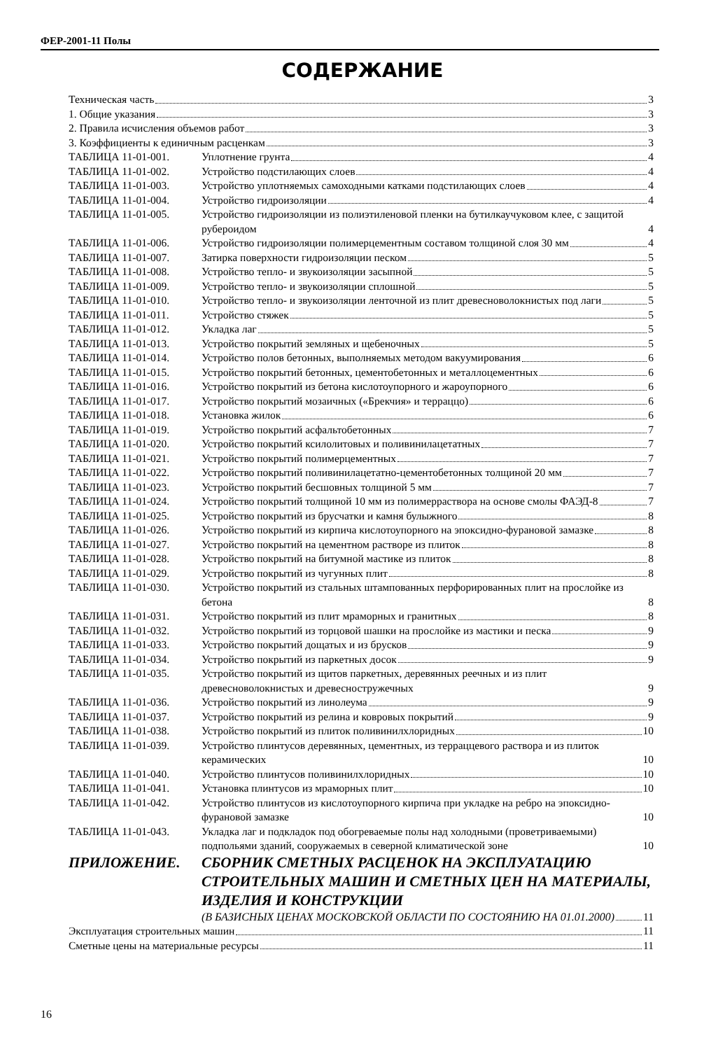ФЕР-2001-11 Полы
СОДЕРЖАНИЕ
Техническая часть 3
1. Общие указания 3
2. Правила исчисления объемов работ 3
3. Коэффициенты к единичным расценкам 3
ТАБЛИЦА 11-01-001. Уплотнение грунта 4
ТАБЛИЦА 11-01-002. Устройство подстилающих слоев 4
ТАБЛИЦА 11-01-003. Устройство уплотняемых самоходными катками подстилающих слоев 4
ТАБЛИЦА 11-01-004. Устройство гидроизоляции 4
ТАБЛИЦА 11-01-005. Устройство гидроизоляции из полиэтиленовой пленки на бутилкаучуковом клее, с защитой рубероидом 4
ТАБЛИЦА 11-01-006. Устройство гидроизоляции полимерцементным составом толщиной слоя 30 мм 4
ТАБЛИЦА 11-01-007. Затирка поверхности гидроизоляции песком 5
ТАБЛИЦА 11-01-008. Устройство тепло- и звукоизоляции засыпной 5
ТАБЛИЦА 11-01-009. Устройство тепло- и звукоизоляции сплошной 5
ТАБЛИЦА 11-01-010. Устройство тепло- и звукоизоляции ленточной из плит древесноволокнистых под лаги 5
ТАБЛИЦА 11-01-011. Устройство стяжек 5
ТАБЛИЦА 11-01-012. Укладка лаг 5
ТАБЛИЦА 11-01-013. Устройство покрытий земляных и щебеночных 5
ТАБЛИЦА 11-01-014. Устройство полов бетонных, выполняемых методом вакуумирования 6
ТАБЛИЦА 11-01-015. Устройство покрытий бетонных, цементобетонных и металлоцементных 6
ТАБЛИЦА 11-01-016. Устройство покрытий из бетона кислотоупорного и жароупорного 6
ТАБЛИЦА 11-01-017. Устройство покрытий мозаичных («Брекчия» и терраццо) 6
ТАБЛИЦА 11-01-018. Установка жилок 6
ТАБЛИЦА 11-01-019. Устройство покрытий асфальтобетонных 7
ТАБЛИЦА 11-01-020. Устройство покрытий ксилолитовых и поливинилацетатных 7
ТАБЛИЦА 11-01-021. Устройство покрытий полимерцементных 7
ТАБЛИЦА 11-01-022. Устройство покрытий поливинилацетатно-цементобетонных толщиной 20 мм 7
ТАБЛИЦА 11-01-023. Устройство покрытий бесшовных толщиной 5 мм 7
ТАБЛИЦА 11-01-024. Устройство покрытий толщиной 10 мм из полимерраствора на основе смолы ФАЭД-8 7
ТАБЛИЦА 11-01-025. Устройство покрытий из брусчатки и камня булыжного 8
ТАБЛИЦА 11-01-026. Устройство покрытий из кирпича кислотоупорного на эпоксидно-фурановой замазке 8
ТАБЛИЦА 11-01-027. Устройство покрытий на цементном растворе из плиток 8
ТАБЛИЦА 11-01-028. Устройство покрытий на битумной мастике из плиток 8
ТАБЛИЦА 11-01-029. Устройство покрытий из чугунных плит 8
ТАБЛИЦА 11-01-030. Устройство покрытий из стальных штампованных перфорированных плит на прослойке из бетона 8
ТАБЛИЦА 11-01-031. Устройство покрытий из плит мраморных и гранитных 8
ТАБЛИЦА 11-01-032. Устройство покрытий из торцовой шашки на прослойке из мастики и песка 9
ТАБЛИЦА 11-01-033. Устройство покрытий дощатых и из брусков 9
ТАБЛИЦА 11-01-034. Устройство покрытий из паркетных досок 9
ТАБЛИЦА 11-01-035. Устройство покрытий из щитов паркетных, деревянных реечных и из плит древесноволокнистых и древесностружечных 9
ТАБЛИЦА 11-01-036. Устройство покрытий из линолеума 9
ТАБЛИЦА 11-01-037. Устройство покрытий из релина и ковровых покрытий 9
ТАБЛИЦА 11-01-038. Устройство покрытий из плиток поливинилхлоридных 10
ТАБЛИЦА 11-01-039. Устройство плинтусов деревянных, цементных, из терраццевого раствора и из плиток керамических 10
ТАБЛИЦА 11-01-040. Устройство плинтусов поливинилхлоридных 10
ТАБЛИЦА 11-01-041. Установка плинтусов из мраморных плит 10
ТАБЛИЦА 11-01-042. Устройство плинтусов из кислотоупорного кирпича при укладке на ребро на эпоксидно-фурановой замазке 10
ТАБЛИЦА 11-01-043. Укладка лаг и подкладок под обогреваемые полы над холодными (проветриваемыми) подпольями зданий, сооружаемых в северной климатической зоне 10
ПРИЛОЖЕНИЕ. СБОРНИК СМЕТНЫХ РАСЦЕНОК НА ЭКСПЛУАТАЦИЮ СТРОИТЕЛЬНЫХ МАШИН И СМЕТНЫХ ЦЕН НА МАТЕРИАЛЫ, ИЗДЕЛИЯ И КОНСТРУКЦИИ
(В БАЗИСНЫХ ЦЕНАХ МОСКОВСКОЙ ОБЛАСТИ ПО СОСТОЯНИЮ НА 01.01.2000) 11
Эксплуатация строительных машин 11
Сметные цены на материальные ресурсы 11
16